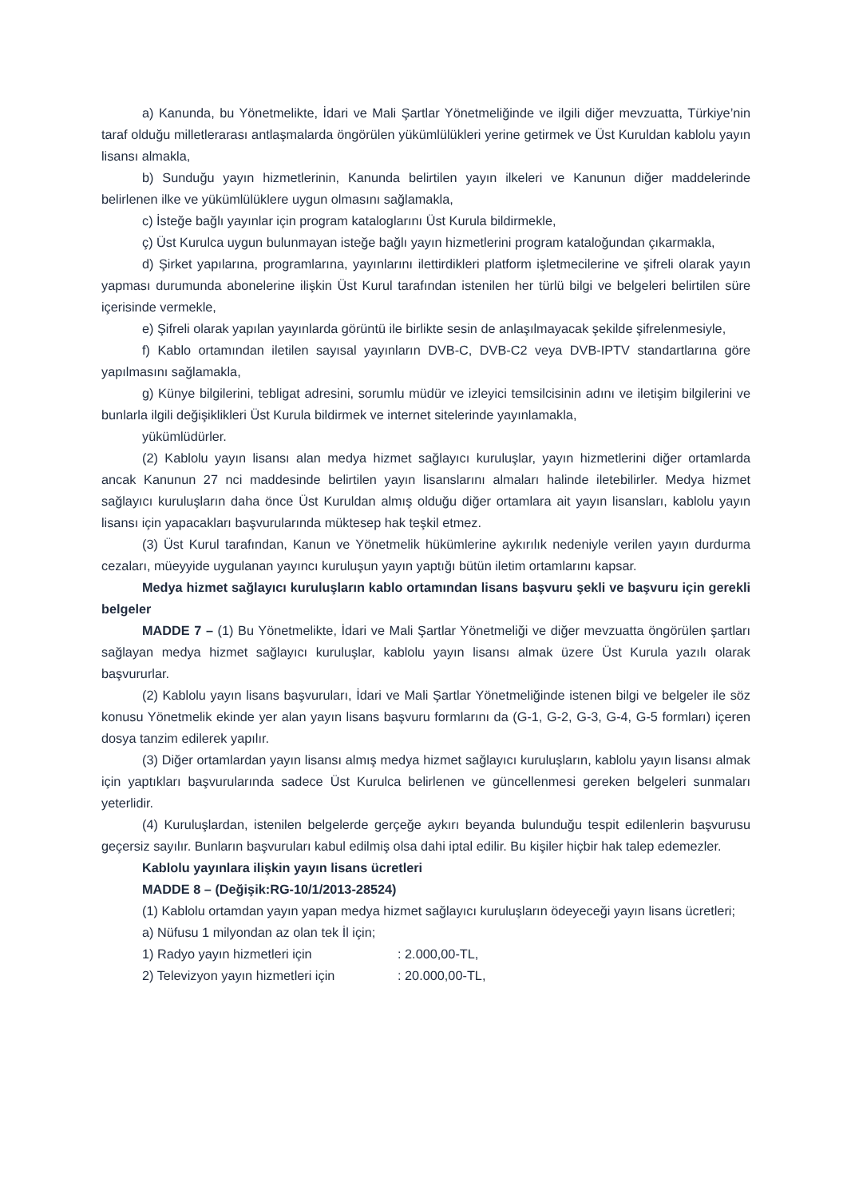a) Kanunda, bu Yönetmelikte, İdari ve Mali Şartlar Yönetmeliğinde ve ilgili diğer mevzuatta, Türkiye’nin taraf olduğu milletlerarası antlaşmalarda öngörülen yükümlülükleri yerine getirmek ve Üst Kuruldan kablolu yayın lisansı almakla,
b) Sunduğu yayın hizmetlerinin, Kanunda belirtilen yayın ilkeleri ve Kanunun diğer maddelerinde belirlenen ilke ve yükümlülüklere uygun olmasını sağlamakla,
c) İsteğe bağlı yayınlar için program kataloglarını Üst Kurula bildirmekle,
ç) Üst Kurulca uygun bulunmayan isteğe bağlı yayın hizmetlerini program kataloğundan çıkarmakla,
d) Şirket yapılarına, programlarına, yayınlarını ilettirdikleri platform işletmecilerine ve şifreli olarak yayın yapması durumunda abonelerine ilişkin Üst Kurul tarafından istenilen her türlü bilgi ve belgeleri belirtilen süre içerisinde vermekle,
e) Şifreli olarak yapılan yayınlarda görüntü ile birlikte sesin de anlaşılmayacak şekilde şifrelenmesiyle,
f) Kablo ortamından iletilen sayısal yayınların DVB-C, DVB-C2 veya DVB-IPTV standartlarına göre yapılmasını sağlamakla,
g) Künye bilgilerini, tebligat adresini, sorumlu müdür ve izleyici temsilcisinin adını ve iletişim bilgilerini ve bunlarla ilgili değişiklikleri Üst Kurula bildirmek ve internet sitelerinde yayınlamakla,
yükümlüdürler.
(2) Kablolu yayın lisansı alan medya hizmet sağlayıcı kuruluşlar, yayın hizmetlerini diğer ortamlarda ancak Kanunun 27 nci maddesinde belirtilen yayın lisanslarını almaları halinde iletebilirler. Medya hizmet sağlayıcı kuruluşların daha önce Üst Kuruldan almış olduğu diğer ortamlara ait yayın lisansları, kablolu yayın lisansı için yapacakları başvurularında müktesep hak teşkil etmez.
(3) Üst Kurul tarafından, Kanun ve Yönetmelik hükümlerine aykırılık nedeniyle verilen yayın durdurma cezaları, müeyyide uygulanan yayıncı kuruluşun yayın yaptığı bütün iletim ortamlarını kapsar.
Medya hizmet sağlayıcı kuruluşların kablo ortamından lisans başvuru şekli ve başvuru için gerekli belgeler
MADDE 7 – (1) Bu Yönetmelikte, İdari ve Mali Şartlar Yönetmeliği ve diğer mevzuatta öngörülen şartları sağlayan medya hizmet sağlayıcı kuruluşlar, kablolu yayın lisansı almak üzere Üst Kurula yazılı olarak başvururlar.
(2) Kablolu yayın lisans başvuruları, İdari ve Mali Şartlar Yönetmeliğinde istenen bilgi ve belgeler ile söz konusu Yönetmelik ekinde yer alan yayın lisans başvuru formlarını da (G-1, G-2, G-3, G-4, G-5 formları) içeren dosya tanzim edilerek yapılır.
(3) Diğer ortamlardan yayın lisansı almış medya hizmet sağlayıcı kuruluşların, kablolu yayın lisansı almak için yaptıkları başvurularında sadece Üst Kurulca belirlenen ve güncellenmesi gereken belgeleri sunmaları yeterlidir.
(4) Kuruluşlardan, istenilen belgelerde gerçeğe aykırı beyanda bulunduğu tespit edilenlerin başvurusu geçersiz sayılır. Bunların başvuruları kabul edilmiş olsa dahi iptal edilir. Bu kişiler hiçbir hak talep edemezler.
Kablolu yayınlara ilişkin yayın lisans ücretleri
MADDE 8 – (Değişik:RG-10/1/2013-28524)
(1) Kablolu ortamdan yayın yapan medya hizmet sağlayıcı kuruluşların ödeyeceği yayın lisans ücretleri;
a) Nüfusu 1 milyondan az olan tek İl için;
1) Radyo yayın hizmetleri için : 2.000,00-TL,
2) Televizyon yayın hizmetleri için : 20.000,00-TL,